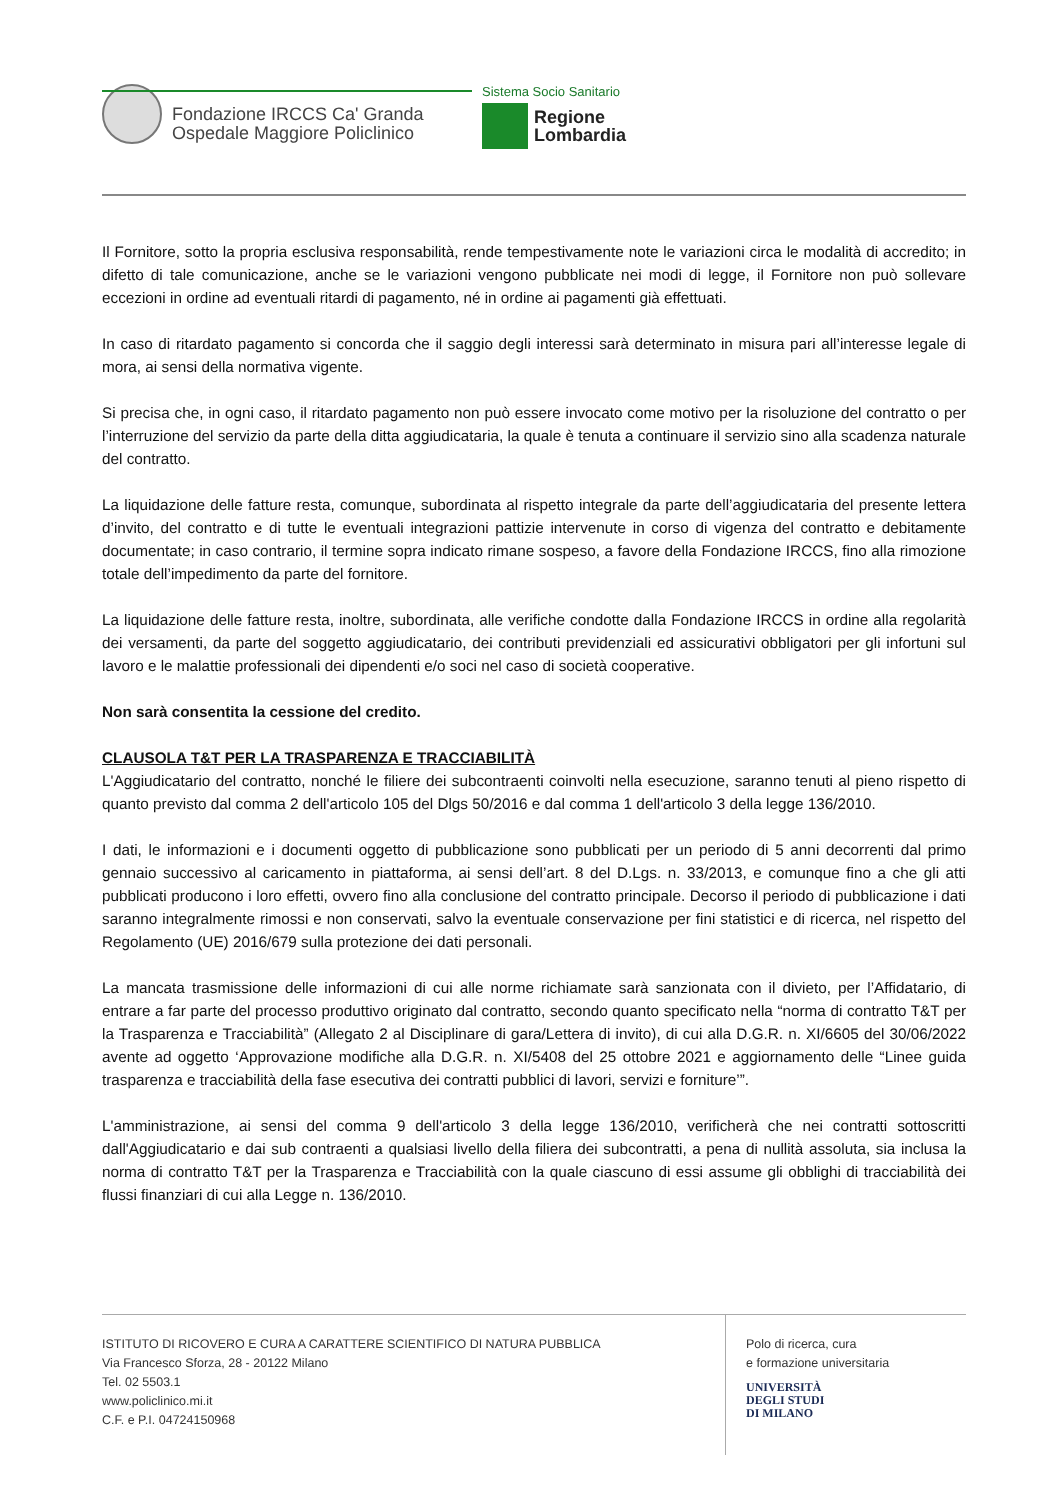Fondazione IRCCS Ca' Granda
Ospedale Maggiore Policlinico
Sistema Socio Sanitario
Regione
Lombardia
Il Fornitore, sotto la propria esclusiva responsabilità, rende tempestivamente note le variazioni circa le modalità di accredito; in difetto di tale comunicazione, anche se le variazioni vengono pubblicate nei modi di legge, il Fornitore non può sollevare eccezioni in ordine ad eventuali ritardi di pagamento, né in ordine ai pagamenti già effettuati.
In caso di ritardato pagamento si concorda che il saggio degli interessi sarà determinato in misura pari all’interesse legale di mora, ai sensi della normativa vigente.
Si precisa che, in ogni caso, il ritardato pagamento non può essere invocato come motivo per la risoluzione del contratto o per l’interruzione del servizio da parte della ditta aggiudicataria, la quale è tenuta a continuare il servizio sino alla scadenza naturale del contratto.
La liquidazione delle fatture resta, comunque, subordinata al rispetto integrale da parte dell’aggiudicataria del presente lettera d’invito, del contratto e di tutte le eventuali integrazioni pattizie intervenute in corso di vigenza del contratto e debitamente documentate; in caso contrario, il termine sopra indicato rimane sospeso, a favore della Fondazione IRCCS, fino alla rimozione totale dell’impedimento da parte del fornitore.
La liquidazione delle fatture resta, inoltre, subordinata, alle verifiche condotte dalla Fondazione IRCCS in ordine alla regolarità dei versamenti, da parte del soggetto aggiudicatario, dei contributi previdenziali ed assicurativi obbligatori per gli infortuni sul lavoro e le malattie professionali dei dipendenti e/o soci nel caso di società cooperative.
Non sarà consentita la cessione del credito.
CLAUSOLA T&T PER LA TRASPARENZA E TRACCIABILITÀ
L'Aggiudicatario del contratto, nonché le filiere dei subcontraenti coinvolti nella esecuzione, saranno tenuti al pieno rispetto di quanto previsto dal comma 2 dell'articolo 105 del Dlgs 50/2016 e dal comma 1 dell'articolo 3 della legge 136/2010.
I dati, le informazioni e i documenti oggetto di pubblicazione sono pubblicati per un periodo di 5 anni decorrenti dal primo gennaio successivo al caricamento in piattaforma, ai sensi dell’art. 8 del D.Lgs. n. 33/2013, e comunque fino a che gli atti pubblicati producono i loro effetti, ovvero fino alla conclusione del contratto principale. Decorso il periodo di pubblicazione i dati saranno integralmente rimossi e non conservati, salvo la eventuale conservazione per fini statistici e di ricerca, nel rispetto del Regolamento (UE) 2016/679 sulla protezione dei dati personali.
La mancata trasmissione delle informazioni di cui alle norme richiamate sarà sanzionata con il divieto, per l’Affidatario, di entrare a far parte del processo produttivo originato dal contratto, secondo quanto specificato nella “norma di contratto T&T per la Trasparenza e Tracciabilità” (Allegato 2 al Disciplinare di gara/Lettera di invito), di cui alla D.G.R. n. XI/6605 del 30/06/2022 avente ad oggetto ‘Approvazione modifiche alla D.G.R. n. XI/5408 del 25 ottobre 2021 e aggiornamento delle “Linee guida trasparenza e tracciabilità della fase esecutiva dei contratti pubblici di lavori, servizi e forniture’”.
L'amministrazione, ai sensi del comma 9 dell'articolo 3 della legge 136/2010, verificherà che nei contratti sottoscritti dall'Aggiudicatario e dai sub contraenti a qualsiasi livello della filiera dei subcontratti, a pena di nullità assoluta, sia inclusa la norma di contratto T&T per la Trasparenza e Tracciabilità con la quale ciascuno di essi assume gli obblighi di tracciabilità dei flussi finanziari di cui alla Legge n. 136/2010.
ISTITUTO DI RICOVERO E CURA A CARATTERE SCIENTIFICO DI NATURA PUBBLICA
Via Francesco Sforza, 28 - 20122 Milano
Tel. 02 5503.1
www.policlinico.mi.it
C.F. e P.I. 04724150968
Polo di ricerca, cura
e formazione universitaria
UNIVERSITÀ
DEGLI STUDI
DI MILANO